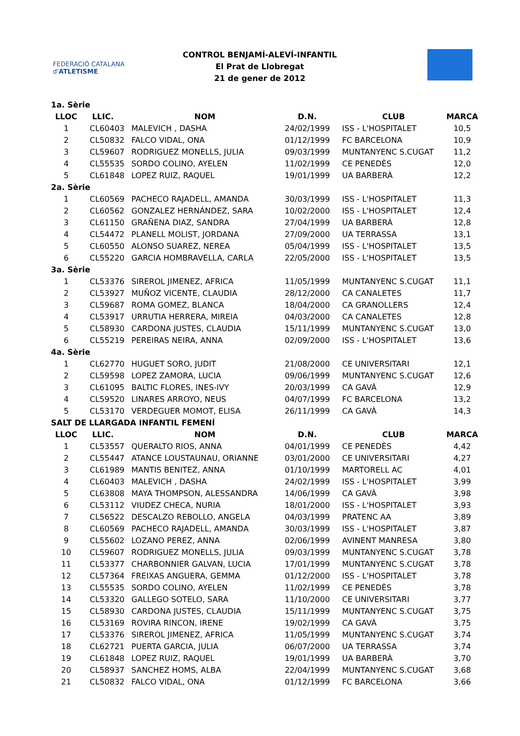FEDERACIÓ CATALANA d'ATLETISME
CONTROL BENJAMÍ-ALEVÍ-INFANTIL
El Prat de Llobregat
21 de gener de 2012
| 1a. Sèrie | | | | | |
| LLOC | LLIC. | NOM | D.N. | CLUB | MARCA |
| 1 | CL60403 | MALEVICH , DASHA | 24/02/1999 | ISS - L'HOSPITALET | 10,5 |
| 2 | CL50832 | FALCO VIDAL, ONA | 01/12/1999 | FC BARCELONA | 10,9 |
| 3 | CL59607 | RODRIGUEZ MONELLS, JULIA | 09/03/1999 | MUNTANYENC S.CUGAT | 11,2 |
| 4 | CL55535 | SORDO COLINO, AYELEN | 11/02/1999 | CE PENEDÈS | 12,0 |
| 5 | CL61848 | LOPEZ RUIZ, RAQUEL | 19/01/1999 | UA BARBERÀ | 12,2 |
| 2a. Sèrie | | | | | |
| 1 | CL60569 | PACHECO RAJADELL, AMANDA | 30/03/1999 | ISS - L'HOSPITALET | 11,3 |
| 2 | CL60562 | GONZALEZ HERNÁNDEZ, SARA | 10/02/2000 | ISS - L'HOSPITALET | 12,4 |
| 3 | CL61150 | GRAÑENA DIAZ, SANDRA | 27/04/1999 | UA BARBERÀ | 12,8 |
| 4 | CL54472 | PLANELL MOLIST, JORDANA | 27/09/2000 | UA TERRASSA | 13,1 |
| 5 | CL60550 | ALONSO SUAREZ, NEREA | 05/04/1999 | ISS - L'HOSPITALET | 13,5 |
| 6 | CL55220 | GARCIA HOMBRAVELLA, CARLA | 22/05/2000 | ISS - L'HOSPITALET | 13,5 |
| 3a. Sèrie | | | | | |
| 1 | CL53376 | SIREROL JIMENEZ, AFRICA | 11/05/1999 | MUNTANYENC S.CUGAT | 11,1 |
| 2 | CL53927 | MUÑOZ VICENTE, CLAUDIA | 28/12/2000 | CA CANALETES | 11,7 |
| 3 | CL59687 | ROMA GOMEZ, BLANCA | 18/04/2000 | CA GRANOLLERS | 12,4 |
| 4 | CL53917 | URRUTIA HERRERA, MIREIA | 04/03/2000 | CA CANALETES | 12,8 |
| 5 | CL58930 | CARDONA JUSTES, CLAUDIA | 15/11/1999 | MUNTANYENC S.CUGAT | 13,0 |
| 6 | CL55219 | PEREIRAS NEIRA, ANNA | 02/09/2000 | ISS - L'HOSPITALET | 13,6 |
| 4a. Sèrie | | | | | |
| 1 | CL62770 | HUGUET SORO, JUDIT | 21/08/2000 | CE UNIVERSITARI | 12,1 |
| 2 | CL59598 | LOPEZ ZAMORA, LUCIA | 09/06/1999 | MUNTANYENC S.CUGAT | 12,6 |
| 3 | CL61095 | BALTIC FLORES, INES-IVY | 20/03/1999 | CA GAVÀ | 12,9 |
| 4 | CL59520 | LINARES ARROYO, NEUS | 04/07/1999 | FC BARCELONA | 13,2 |
| 5 | CL53170 | VERDEGUER MOMOT, ELISA | 26/11/1999 | CA GAVÀ | 14,3 |
| SALT DE LLARGADA INFANTIL FEMENÍ | | | | | |
| LLOC | LLIC. | NOM | D.N. | CLUB | MARCA |
| 1 | CL53557 | QUERALTO RIOS, ANNA | 04/01/1999 | CE PENEDÈS | 4,42 |
| 2 | CL55447 | ATANCE LOUSTAUNAU, ORIANNE | 03/01/2000 | CE UNIVERSITARI | 4,27 |
| 3 | CL61989 | MANTIS BENITEZ, ANNA | 01/10/1999 | MARTORELL AC | 4,01 |
| 4 | CL60403 | MALEVICH , DASHA | 24/02/1999 | ISS - L'HOSPITALET | 3,99 |
| 5 | CL63808 | MAYA THOMPSON, ALESSANDRA | 14/06/1999 | CA GAVÀ | 3,98 |
| 6 | CL53112 | VIUDEZ CHECA, NURIA | 18/01/2000 | ISS - L'HOSPITALET | 3,93 |
| 7 | CL56522 | DESCALZO REBOLLO, ANGELA | 04/03/1999 | PRATENC AA | 3,89 |
| 8 | CL60569 | PACHECO RAJADELL, AMANDA | 30/03/1999 | ISS - L'HOSPITALET | 3,87 |
| 9 | CL55602 | LOZANO PEREZ, ANNA | 02/06/1999 | AVINENT MANRESA | 3,80 |
| 10 | CL59607 | RODRIGUEZ MONELLS, JULIA | 09/03/1999 | MUNTANYENC S.CUGAT | 3,78 |
| 11 | CL53377 | CHARBONNIER GALVAN, LUCIA | 17/01/1999 | MUNTANYENC S.CUGAT | 3,78 |
| 12 | CL57364 | FREIXAS ANGUERA, GEMMA | 01/12/2000 | ISS - L'HOSPITALET | 3,78 |
| 13 | CL55535 | SORDO COLINO, AYELEN | 11/02/1999 | CE PENEDÈS | 3,78 |
| 14 | CL53320 | GALLEGO SOTELO, SARA | 11/10/2000 | CE UNIVERSITARI | 3,77 |
| 15 | CL58930 | CARDONA JUSTES, CLAUDIA | 15/11/1999 | MUNTANYENC S.CUGAT | 3,75 |
| 16 | CL53169 | ROVIRA RINCON, IRENE | 19/02/1999 | CA GAVÀ | 3,75 |
| 17 | CL53376 | SIREROL JIMENEZ, AFRICA | 11/05/1999 | MUNTANYENC S.CUGAT | 3,74 |
| 18 | CL62721 | PUERTA GARCIA, JULIA | 06/07/2000 | UA TERRASSA | 3,74 |
| 19 | CL61848 | LOPEZ RUIZ, RAQUEL | 19/01/1999 | UA BARBERÀ | 3,70 |
| 20 | CL58937 | SANCHEZ HOMS, ALBA | 22/04/1999 | MUNTANYENC S.CUGAT | 3,68 |
| 21 | CL50832 | FALCO VIDAL, ONA | 01/12/1999 | FC BARCELONA | 3,66 |